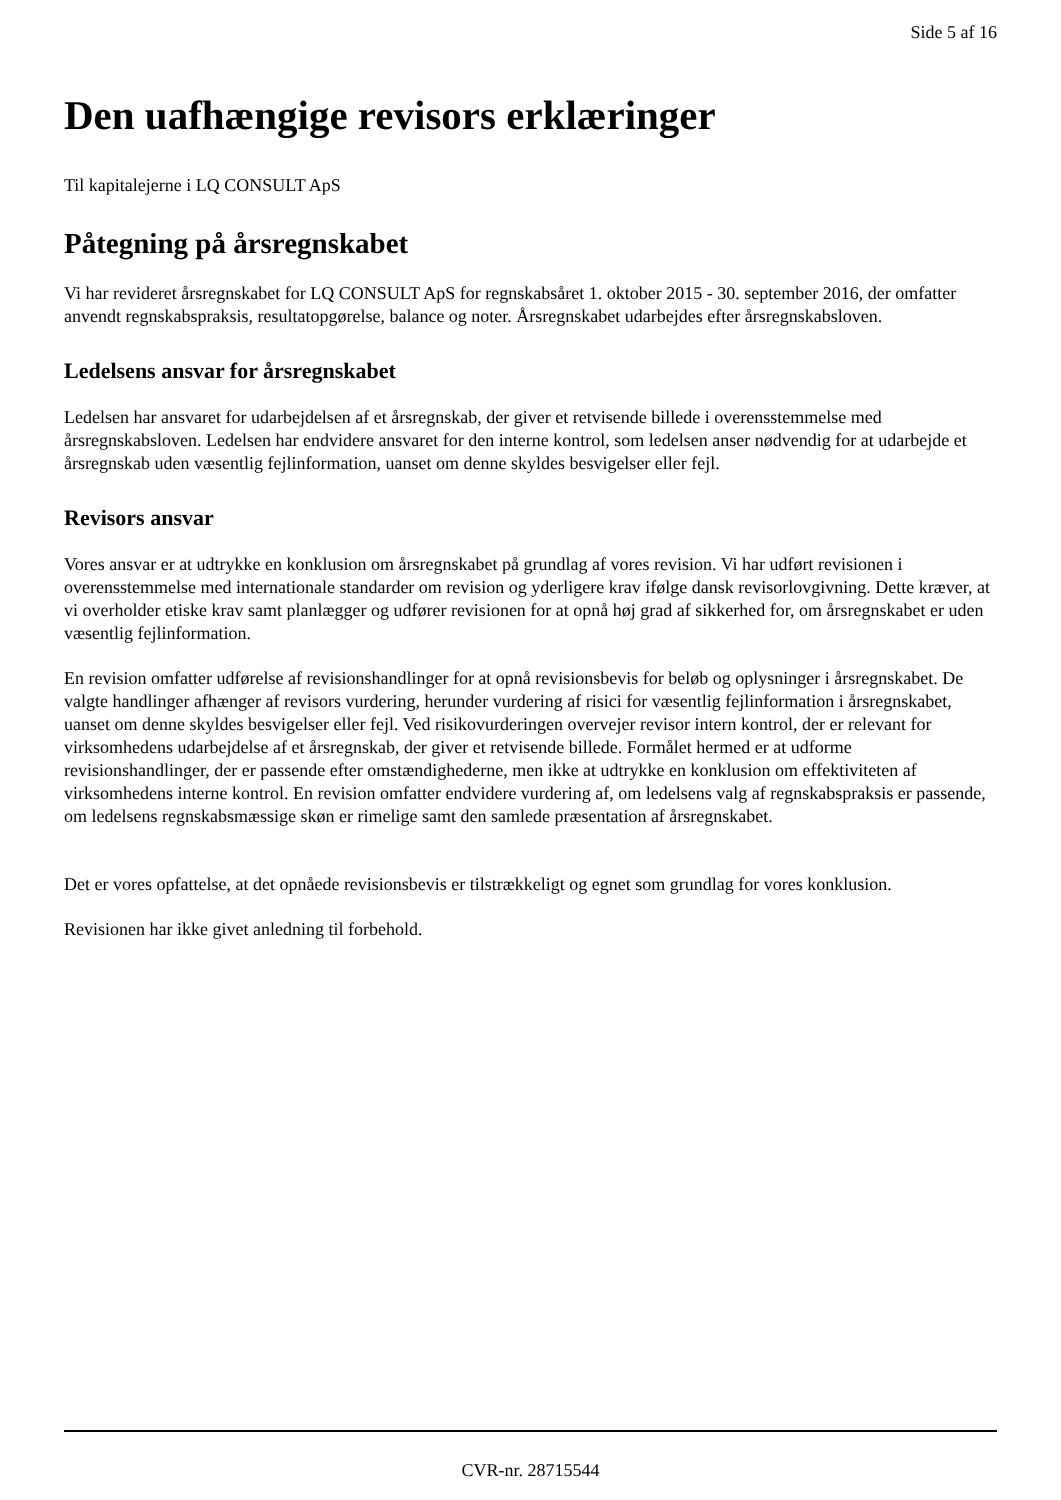Side 5 af 16
Den uafhængige revisors erklæringer
Til kapitalejerne i LQ CONSULT ApS
Påtegning på årsregnskabet
Vi har revideret årsregnskabet for LQ CONSULT ApS for regnskabsåret 1. oktober 2015 - 30. september 2016, der omfatter anvendt regnskabspraksis, resultatopgørelse, balance og noter. Årsregnskabet udarbejdes efter årsregnskabsloven.
Ledelsens ansvar for årsregnskabet
Ledelsen har ansvaret for udarbejdelsen af et årsregnskab, der giver et retvisende billede i overensstemmelse med årsregnskabsloven. Ledelsen har endvidere ansvaret for den interne kontrol, som ledelsen anser nødvendig for at udarbejde et årsregnskab uden væsentlig fejlinformation, uanset om denne skyldes besvigelser eller fejl.
Revisors ansvar
Vores ansvar er at udtrykke en konklusion om årsregnskabet på grundlag af vores revision. Vi har udført revisionen i overensstemmelse med internationale standarder om revision og yderligere krav ifølge dansk revisorlovgivning. Dette kræver, at vi overholder etiske krav samt planlægger og udfører revisionen for at opnå høj grad af sikkerhed for, om årsregnskabet er uden væsentlig fejlinformation.
En revision omfatter udførelse af revisionshandlinger for at opnå revisionsbevis for beløb og oplysninger i årsregnskabet. De valgte handlinger afhænger af revisors vurdering, herunder vurdering af risici for væsentlig fejlinformation i årsregnskabet, uanset om denne skyldes besvigelser eller fejl. Ved risikovurderingen overvejer revisor intern kontrol, der er relevant for virksomhedens udarbejdelse af et årsregnskab, der giver et retvisende billede. Formålet hermed er at udforme revisionshandlinger, der er passende efter omstændighederne, men ikke at udtrykke en konklusion om effektiviteten af virksomhedens interne kontrol. En revision omfatter endvidere vurdering af, om ledelsens valg af regnskabspraksis er passende, om ledelsens regnskabsmæssige skøn er rimelige samt den samlede præsentation af årsregnskabet.
Det er vores opfattelse, at det opnåede revisionsbevis er tilstrækkeligt og egnet som grundlag for vores konklusion.
Revisionen har ikke givet anledning til forbehold.
CVR-nr. 28715544